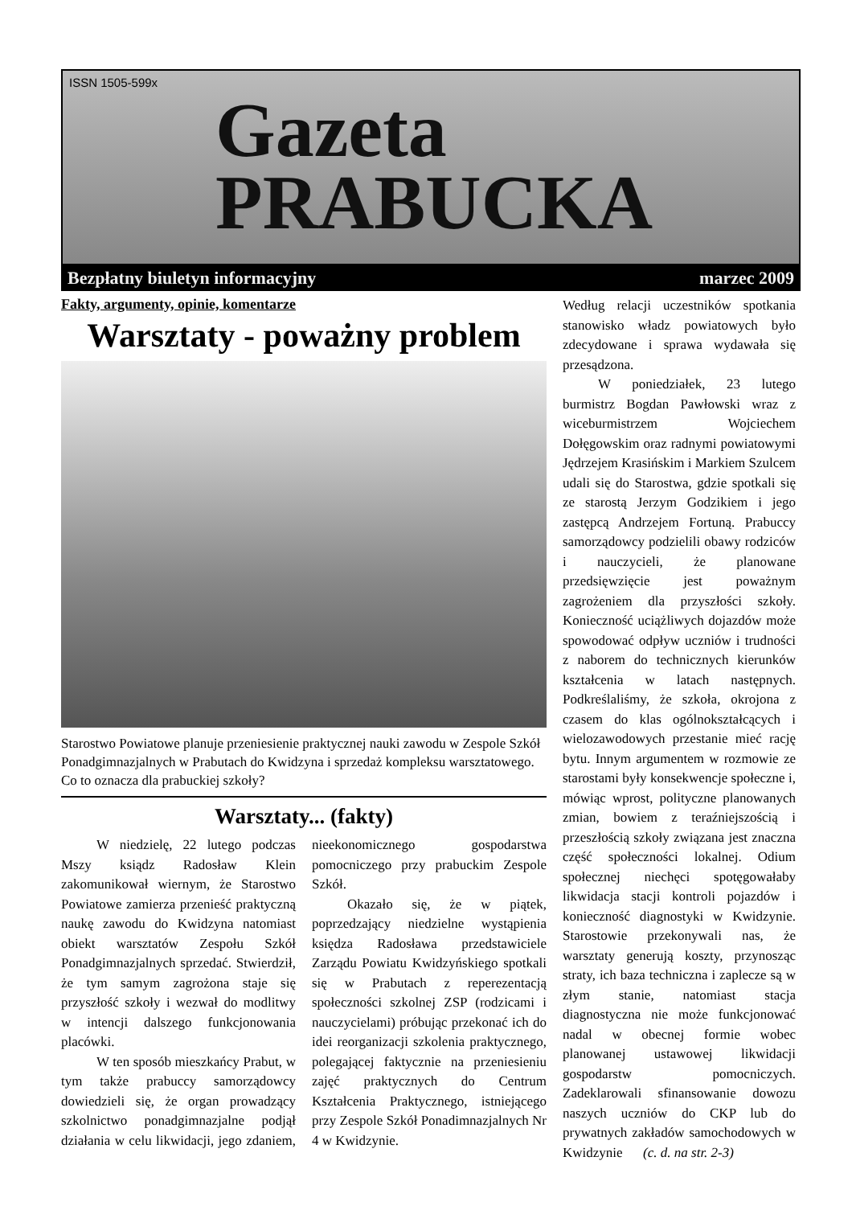ISSN 1505-599x
Gazeta
PRABUCKA
Bezpłatny biuletyn informacyjny marzec 2009
Fakty, argumenty, opinie, komentarze
Warsztaty - poważny problem
Starostwo Powiatowe planuje przeniesienie praktycznej nauki zawodu w Zespole Szkół Ponadgimnazjalnych w Prabutach do Kwidzyna i sprzedaż kompleksu warsztatowego. Co to oznacza dla prabuckiej szkoły?
Warsztaty... (fakty)
W niedzielę, 22 lutego podczas Mszy ksiądz Radosław Klein zakomunikował wiernym, że Starostwo Powiatowe zamierza przenieść praktyczną naukę zawodu do Kwidzyna natomiast obiekt warsztatów Zespołu Szkół Ponadgimnazjalnych sprzedać. Stwierdził, że tym samym zagrożona staje się przyszłość szkoły i wezwał do modlitwy w intencji dalszego funkcjonowania placówki.
W ten sposób mieszkańcy Prabut, w tym także prabuccy samorządowcy dowiedzieli się, że organ prowadzący szkolnictwo ponadgimnazjalne podjął działania w celu likwidacji, jego zdaniem, nieekonomicznego gospodarstwa pomocniczego przy prabuckim Zespole Szkół.
Okazało się, że w piątek, poprzedzający niedzielne wystąpienia księdza Radosława przedstawiciele Zarządu Powiatu Kwidzyńskiego spotkali się w Prabutach z reperezentacją społeczności szkolnej ZSP (rodzicami i nauczycielami) próbując przekonać ich do idei reorganizacji szkolenia praktycznego, polegającej faktycznie na przeniesieniu zajęć praktycznych do Centrum Kształcenia Praktycznego, istniejącego przy Zespole Szkół Ponadimnazjalnych Nr 4 w Kwidzynie.
Według relacji uczestników spotkania stanowisko władz powiatowych było zdecydowane i sprawa wydawała się przesądzona.
W poniedziałek, 23 lutego burmistrz Bogdan Pawłowski wraz z wiceburmistrzem Wojciechem Dołęgowskim oraz radnymi powiatowymi Jędrzejem Krasińskim i Markiem Szulcem udali się do Starostwa, gdzie spotkali się ze starostą Jerzym Godzikiem i jego zastępcą Andrzejem Fortuną. Prabuccy samorządowcy podzielili obawy rodziców i nauczycieli, że planowane przedsięwzięcie jest poważnym zagrożeniem dla przyszłości szkoły. Konieczność uciążliwych dojazdów może spowodować odpływ uczniów i trudności z naborem do technicznych kierunków kształcenia w latach następnych. Podkreślaliśmy, że szkoła, okrojona z czasem do klas ogólnokształcących i wielozawodowych przestanie mieć rację bytu. Innym argumentem w rozmowie ze starostami były konsekwencje społeczne i, mówiąc wprost, polityczne planowanych zmian, bowiem z teraźniejszością i przeszłością szkoły związana jest znaczna część społeczności lokalnej. Odium społecznej niechęci spotęgowałaby likwidacja stacji kontroli pojazdów i konieczność diagnostyki w Kwidzynie. Starostowie przekonywali nas, że warsztaty generują koszty, przynosząc straty, ich baza techniczna i zaplecze są w złym stanie, natomiast stacja diagnostyczna nie może funkcjonować nadal w obecnej formie wobec planowanej ustawowej likwidacji gospodarstw pomocniczych. Zadeklarowali sfinansowanie dowozu naszych uczniów do CKP lub do prywatnych zakładów samochodowych w Kwidzynie (c. d. na str. 2-3)